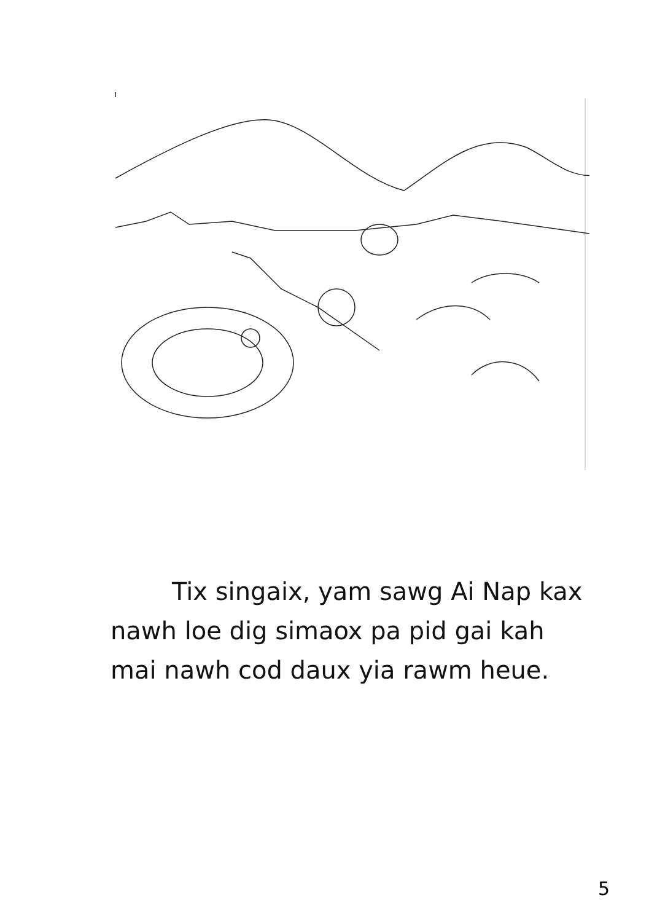Tix singaix, yam sawg Ai Nap kax nawh loe dig simaox pa pid gai kah mai nawh cod daux yia rawm heue.
5